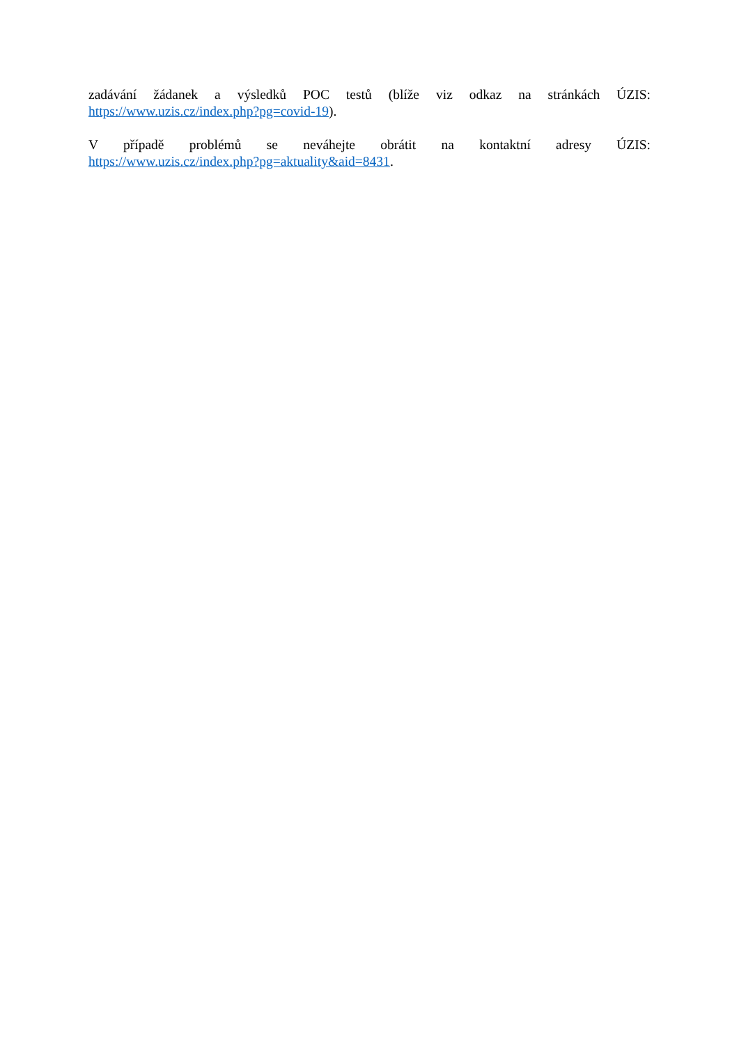zadávání žádanek a výsledků POC testů (blíže viz odkaz na stránkách ÚZIS:
https://www.uzis.cz/index.php?pg=covid-19).
V případě problémů se neváhejte obrátit na kontaktní adresy ÚZIS:
https://www.uzis.cz/index.php?pg=aktuality&aid=8431.